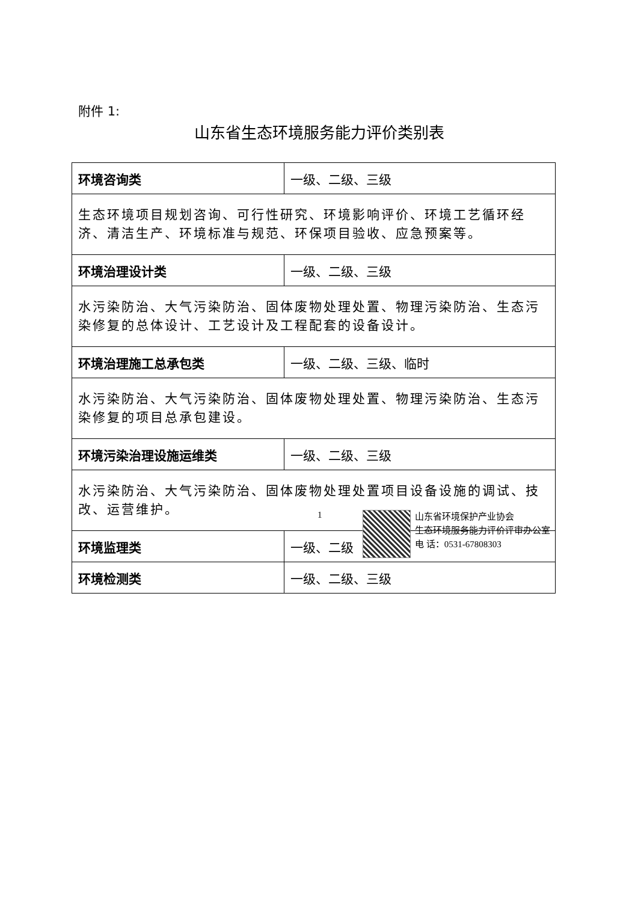附件 1:
山东省生态环境服务能力评价类别表
| 环境咨询类 | 一级、二级、三级 |
| 生态环境项目规划咨询、可行性研究、环境影响评价、环境工艺循环经济、清洁生产、环境标准与规范、环保项目验收、应急预案等。 | |
| 环境治理设计类 | 一级、二级、三级 |
| 水污染防治、大气污染防治、固体废物处理处置、物理污染防治、生态污染修复的总体设计、工艺设计及工程配套的设备设计。 | |
| 环境治理施工总承包类 | 一级、二级、三级、临时 |
| 水污染防治、大气污染防治、固体废物处理处置、物理污染防治、生态污染修复的项目总承包建设。 | |
| 环境污染治理设施运维类 | 一级、二级、三级 |
| 水污染防治、大气污染防治、固体废物处理处置项目设备设施的调试、技改、运营维护。 | |
| 环境监理类 | 一级、二级 |
| 环境检测类 | 一级、二级、三级 |
1
山东省环境保护产业协会
生态环境服务能力评价评审办公室
电 话：0531-67808303